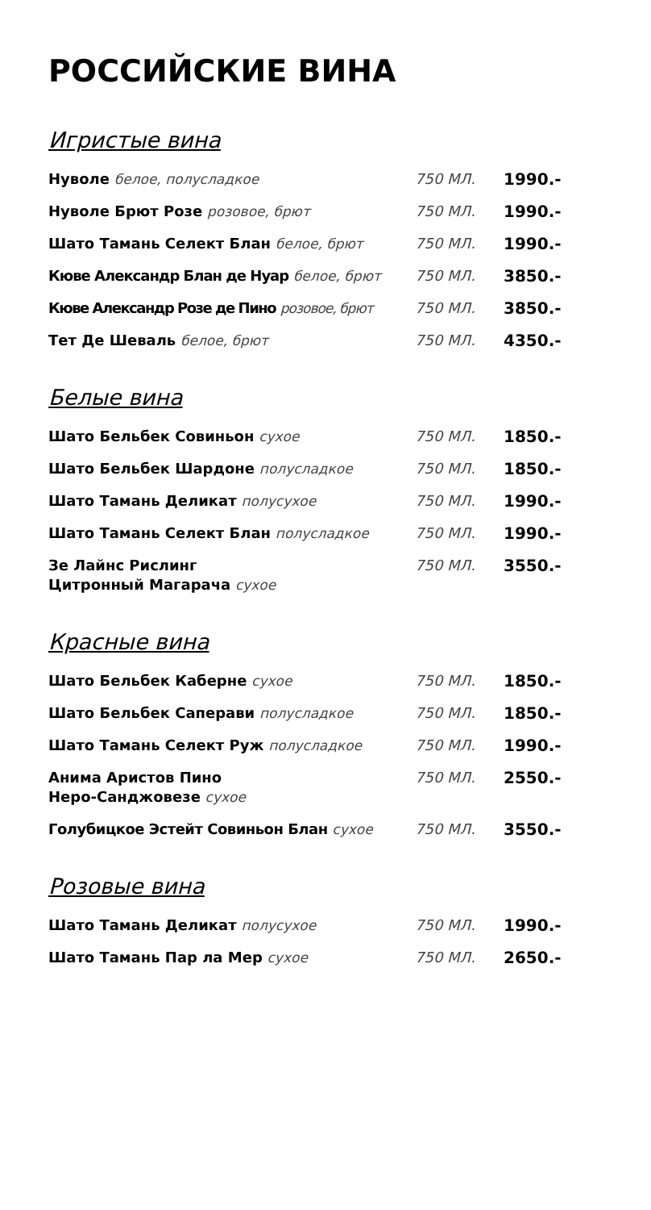РОССИЙСКИЕ ВИНА
Игристые вина
| Нуволе белое, полусладкое | 750 МЛ. | 1990.- |
| Нуволе Брют Розе розовое, брют | 750 МЛ. | 1990.- |
| Шато Тамань Селект Блан белое, брют | 750 МЛ. | 1990.- |
| Кюве Александр Блан де Нуар белое, брют | 750 МЛ. | 3850.- |
| Кюве Александр Розе де Пино розовое, брют | 750 МЛ. | 3850.- |
| Тет Де Шеваль белое, брют | 750 МЛ. | 4350.- |
Белые вина
| Шато Бельбек Совиньон сухое | 750 МЛ. | 1850.- |
| Шато Бельбек Шардоне полусладкое | 750 МЛ. | 1850.- |
| Шато Тамань Деликат полусухое | 750 МЛ. | 1990.- |
| Шато Тамань Селект Блан полусладкое | 750 МЛ. | 1990.- |
| Зе Лайнс Рислинг Цитронный Магарача сухое | 750 МЛ. | 3550.- |
Красные вина
| Шато Бельбек Каберне сухое | 750 МЛ. | 1850.- |
| Шато Бельбек Саперави полусладкое | 750 МЛ. | 1850.- |
| Шато Тамань Селект Руж полусладкое | 750 МЛ. | 1990.- |
| Анима Аристов Пино Неро-Санджовезе сухое | 750 МЛ. | 2550.- |
| Голубицкое Эстейт Совиньон Блан сухое | 750 МЛ. | 3550.- |
Розовые вина
| Шато Тамань Деликат полусухое | 750 МЛ. | 1990.- |
| Шато Тамань Пар ла Мер сухое | 750 МЛ. | 2650.- |